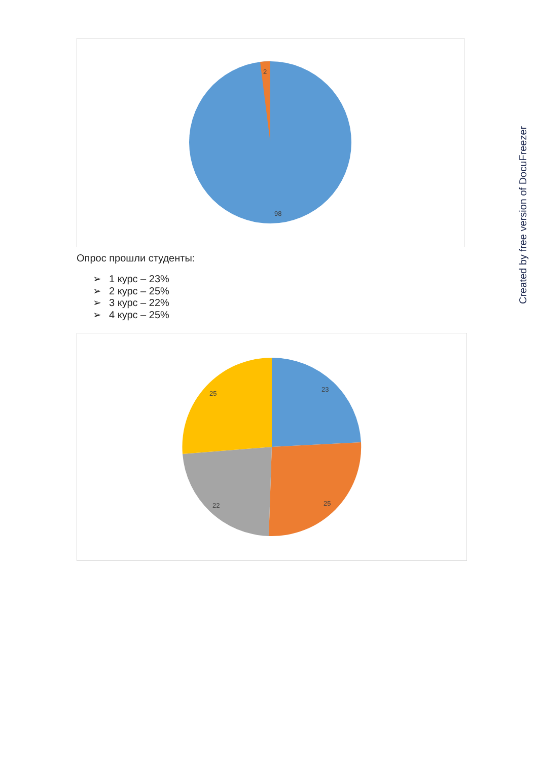2
98
Опрос прошли студенты:
➢ 1 курс – 23%
➢ 2 курс – 25%
➢ 3 курс – 22%
➢ 4 курс – 25%
23
25
22
25
Created by free version of DocuFreezer